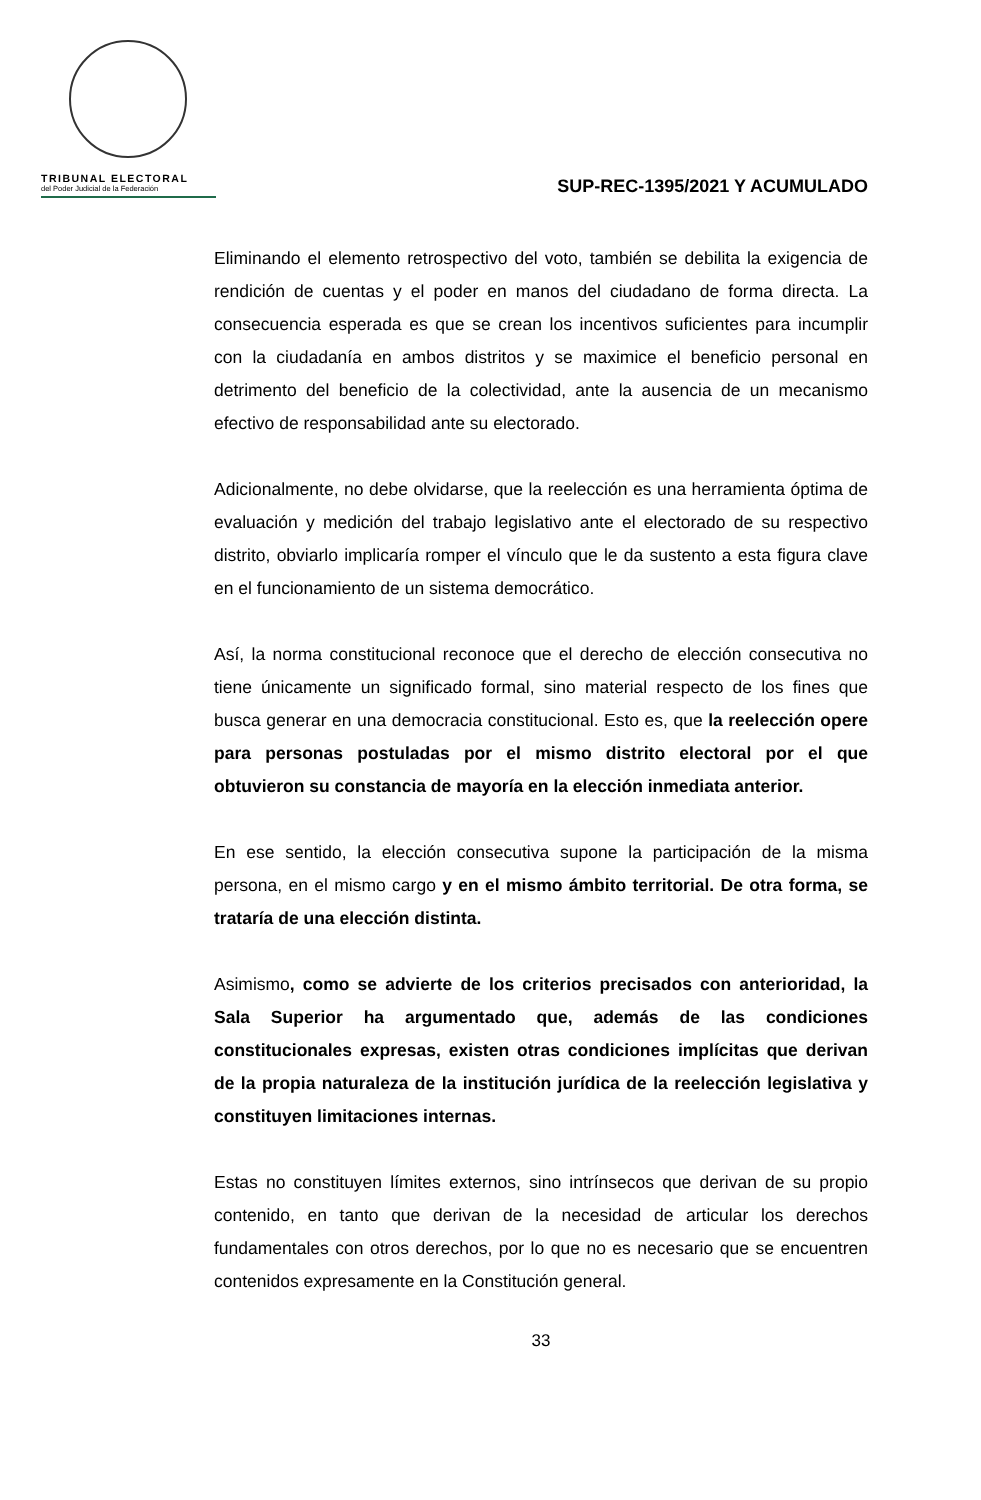TRIBUNAL ELECTORAL
del Poder Judicial de la Federación
SUP-REC-1395/2021 Y ACUMULADO
Eliminando el elemento retrospectivo del voto, también se debilita la exigencia de rendición de cuentas y el poder en manos del ciudadano de forma directa. La consecuencia esperada es que se crean los incentivos suficientes para incumplir con la ciudadanía en ambos distritos y se maximice el beneficio personal en detrimento del beneficio de la colectividad, ante la ausencia de un mecanismo efectivo de responsabilidad ante su electorado.
Adicionalmente, no debe olvidarse, que la reelección es una herramienta óptima de evaluación y medición del trabajo legislativo ante el electorado de su respectivo distrito, obviarlo implicaría romper el vínculo que le da sustento a esta figura clave en el funcionamiento de un sistema democrático.
Así, la norma constitucional reconoce que el derecho de elección consecutiva no tiene únicamente un significado formal, sino material respecto de los fines que busca generar en una democracia constitucional. Esto es, que la reelección opere para personas postuladas por el mismo distrito electoral por el que obtuvieron su constancia de mayoría en la elección inmediata anterior.
En ese sentido, la elección consecutiva supone la participación de la misma persona, en el mismo cargo y en el mismo ámbito territorial. De otra forma, se trataría de una elección distinta.
Asimismo, como se advierte de los criterios precisados con anterioridad, la Sala Superior ha argumentado que, además de las condiciones constitucionales expresas, existen otras condiciones implícitas que derivan de la propia naturaleza de la institución jurídica de la reelección legislativa y constituyen limitaciones internas.
Estas no constituyen límites externos, sino intrínsecos que derivan de su propio contenido, en tanto que derivan de la necesidad de articular los derechos fundamentales con otros derechos, por lo que no es necesario que se encuentren contenidos expresamente en la Constitución general.
33